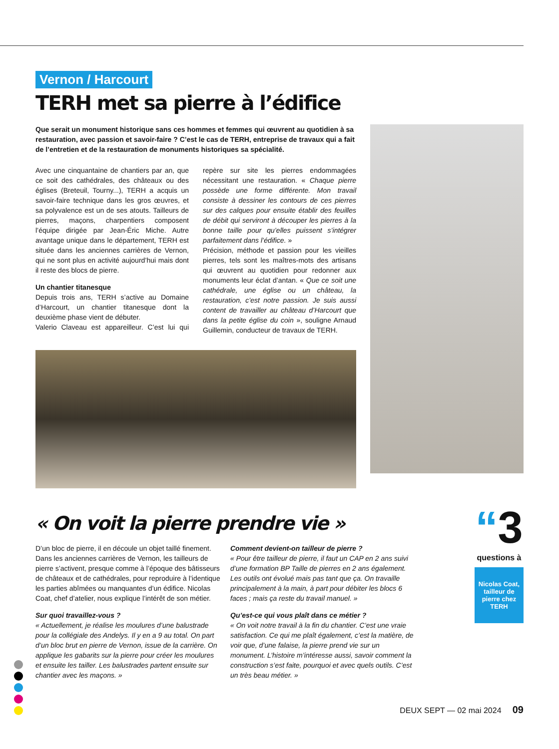Vernon / Harcourt
TERH met sa pierre à l’édifice
Que serait un monument historique sans ces hommes et femmes qui œuvrent au quotidien à sa restauration, avec passion et savoir-faire ? C’est le cas de TERH, entreprise de travaux qui a fait de l’entretien et de la restauration de monuments historiques sa spécialité.
Avec une cinquantaine de chantiers par an, que ce soit des cathédrales, des châteaux ou des églises (Breteuil, Tourny...), TERH a acquis un savoir-faire technique dans les gros œuvres, et sa polyvalence est un de ses atouts. Tailleurs de pierres, maçons, charpentiers composent l’équipe dirigée par Jean-Éric Miche. Autre avantage unique dans le département, TERH est située dans les anciennes carrières de Vernon, qui ne sont plus en activité aujourd’hui mais dont il reste des blocs de pierre.
Un chantier titanesque
Depuis trois ans, TERH s’active au Domaine d’Harcourt, un chantier titanesque dont la deuxième phase vient de débuter.
Valerio Claveau est appareilleur. C’est lui qui repère sur site les pierres endommagées nécessitant une restauration. « Chaque pierre possède une forme différente. Mon travail consiste à dessiner les contours de ces pierres sur des calques pour ensuite établir des feuilles de débit qui serviront à découper les pierres à la bonne taille pour qu’elles puissent s’intégrer parfaitement dans l’édifice. »
Précision, méthode et passion pour les vieilles pierres, tels sont les maîtres-mots des artisans qui œuvrent au quotidien pour redonner aux monuments leur éclat d’antan. « Que ce soit une cathédrale, une église ou un château, la restauration, c’est notre passion. Je suis aussi content de travailler au château d’Harcourt que dans la petite église du coin », souligne Arnaud Guillemin, conducteur de travaux de TERH.
« On voit la pierre prendre vie »
D’un bloc de pierre, il en découle un objet taillé finement. Dans les anciennes carrières de Vernon, les tailleurs de pierre s’activent, presque comme à l’époque des bâtisseurs de châteaux et de cathédrales, pour reproduire à l’identique les parties abîmées ou manquantes d’un édifice. Nicolas Coat, chef d’atelier, nous explique l’intérêt de son métier.
Sur quoi travaillez-vous ?
« Actuellement, je réalise les moulures d’une balustrade pour la collégiale des Andelys. Il y en a 9 au total. On part d’un bloc brut en pierre de Vernon, issue de la carrière. On applique les gabarits sur la pierre pour créer les moulures et ensuite les tailler. Les balustrades partent ensuite sur chantier avec les maçons. »
Comment devient-on tailleur de pierre ?
« Pour être tailleur de pierre, il faut un CAP en 2 ans suivi d’une formation BP Taille de pierres en 2 ans également. Les outils ont évolué mais pas tant que ça. On travaille principalement à la main, à part pour débiter les blocs 6 faces ; mais ça reste du travail manuel. »
Qu’est-ce qui vous plaît dans ce métier ?
« On voit notre travail à la fin du chantier. C’est une vraie satisfaction. Ce qui me plaît également, c’est la matière, de voir que, d’une falaise, la pierre prend vie sur un monument. L’histoire m’intéresse aussi, savoir comment la construction s’est faite, pourquoi et avec quels outils. C’est un très beau métier. »
“3 questions à
Nicolas Coat, tailleur de pierre chez TERH
DEUX SEPT — 02 mai 2024 09